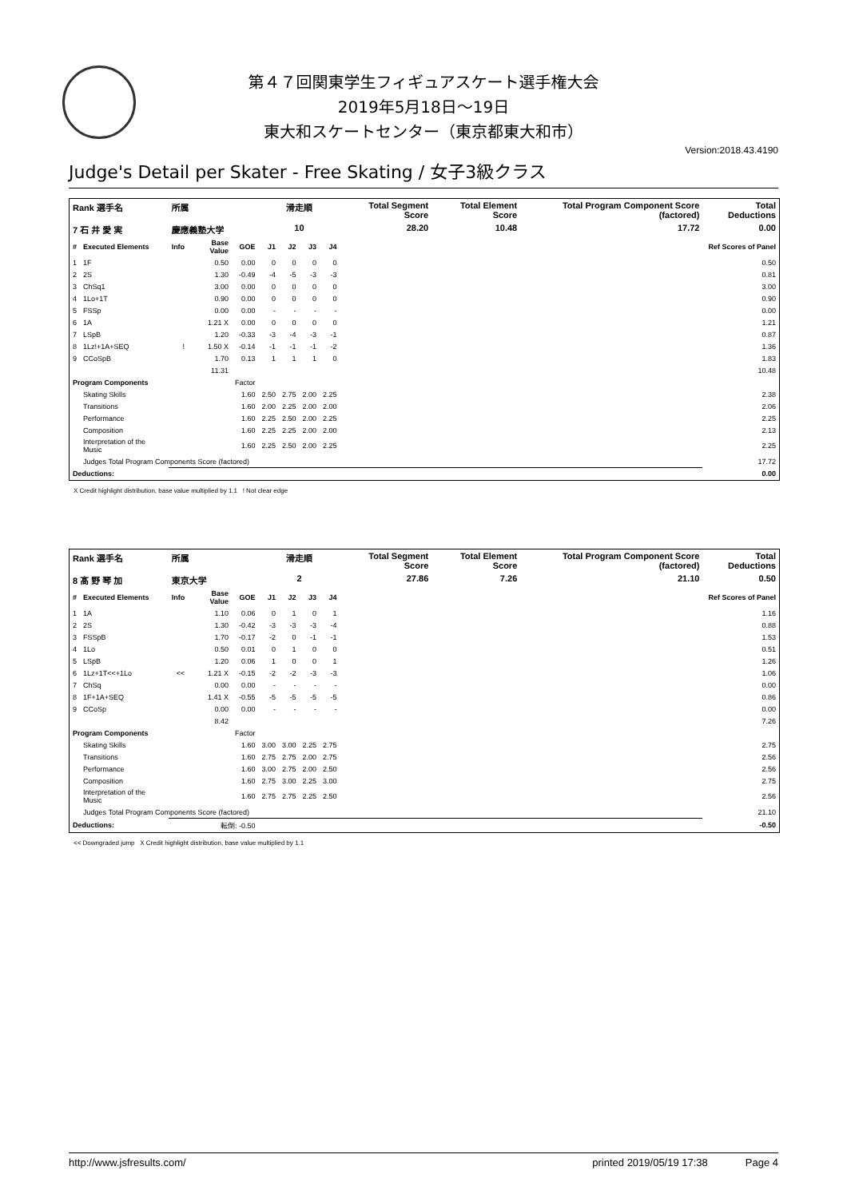第４７回関東学生フィギュアスケート選手権大会
2019年5月18日～19日
東大和スケートセンター（東京都東大和市）
Version:2018.43.4190
Judge's Detail per Skater - Free Skating / 女子3級クラス
| Rank 選手名 | | 所属 | | | 滑走順 | | | | Total Segment Score | Total Element Score | Total Program Component Score (factored) | Total Deductions |
| 7 石 井 愛 実 | | 慶應義塾大学 | | | 10 | | | | 28.20 | 10.48 | 17.72 | 0.00 |
| # | Executed Elements | Info | Base Value | GOE | J1 | J2 | J3 | J4 | | | | Ref Scores of Panel |
| 1 | 1F | | 0.50 | 0.00 | 0 | 0 | 0 | 0 | | | | 0.50 |
| 2 | 2S | | 1.30 | -0.49 | -4 | -5 | -3 | -3 | | | | 0.81 |
| 3 | ChSq1 | | 3.00 | 0.00 | 0 | 0 | 0 | 0 | | | | 3.00 |
| 4 | 1Lo+1T | | 0.90 | 0.00 | 0 | 0 | 0 | 0 | | | | 0.90 |
| 5 | FSSp | | 0.00 | 0.00 | - | - | - | - | | | | 0.00 |
| 6 | 1A | | 1.21 X | 0.00 | 0 | 0 | 0 | 0 | | | | 1.21 |
| 7 | LSpB | | 1.20 | -0.33 | -3 | -4 | -3 | -1 | | | | 0.87 |
| 8 | 1Lz!+1A+SEQ | ! | 1.50 X | -0.14 | -1 | -1 | -1 | -2 | | | | 1.36 |
| 9 | CCoSpB | | 1.70 | 0.13 | 1 | 1 | 1 | 0 | | | | 1.83 |
| | | | 11.31 | | | | | | | | | 10.48 |
| Program Components | | | | Factor | | | | | | | | |
| | Skating Skills | | | 1.60 | 2.50 | 2.75 | 2.00 | 2.25 | | | | 2.38 |
| | Transitions | | | 1.60 | 2.00 | 2.25 | 2.00 | 2.00 | | | | 2.06 |
| | Performance | | | 1.60 | 2.25 | 2.50 | 2.00 | 2.25 | | | | 2.25 |
| | Composition | | | 1.60 | 2.25 | 2.25 | 2.00 | 2.00 | | | | 2.13 |
| | Interpretation of the Music | | | 1.60 | 2.25 | 2.50 | 2.00 | 2.25 | | | | 2.25 |
| | Judges Total Program Components Score (factored) | | | | | | | | | | | 17.72 |
| Deductions: | | | | | | | | | | | | 0.00 |
X Credit highlight distribution, base value multiplied by 1.1 ! Not clear edge
| Rank 選手名 | | 所属 | | | 滑走順 | | | | Total Segment Score | Total Element Score | Total Program Component Score (factored) | Total Deductions |
| 8 髙 野 琴 加 | | 東京大学 | | | 2 | | | | 27.86 | 7.26 | 21.10 | 0.50 |
| # | Executed Elements | Info | Base Value | GOE | J1 | J2 | J3 | J4 | | | | Ref Scores of Panel |
| 1 | 1A | | 1.10 | 0.06 | 0 | 1 | 0 | 1 | | | | 1.16 |
| 2 | 2S | | 1.30 | -0.42 | -3 | -3 | -3 | -4 | | | | 0.88 |
| 3 | FSSpB | | 1.70 | -0.17 | -2 | 0 | -1 | -1 | | | | 1.53 |
| 4 | 1Lo | | 0.50 | 0.01 | 0 | 1 | 0 | 0 | | | | 0.51 |
| 5 | LSpB | | 1.20 | 0.06 | 1 | 0 | 0 | 1 | | | | 1.26 |
| 6 | 1Lz+1T<<+1Lo | << | 1.21 X | -0.15 | -2 | -2 | -3 | -3 | | | | 1.06 |
| 7 | ChSq | | 0.00 | 0.00 | - | - | - | - | | | | 0.00 |
| 8 | 1F+1A+SEQ | | 1.41 X | -0.55 | -5 | -5 | -5 | -5 | | | | 0.86 |
| 9 | CCoSp | | 0.00 | 0.00 | - | - | - | - | | | | 0.00 |
| | | | 8.42 | | | | | | | | | 7.26 |
| Program Components | | | | Factor | | | | | | | | |
| | Skating Skills | | | 1.60 | 3.00 | 3.00 | 2.25 | 2.75 | | | | 2.75 |
| | Transitions | | | 1.60 | 2.75 | 2.75 | 2.00 | 2.75 | | | | 2.56 |
| | Performance | | | 1.60 | 3.00 | 2.75 | 2.00 | 2.50 | | | | 2.56 |
| | Composition | | | 1.60 | 2.75 | 3.00 | 2.25 | 3.00 | | | | 2.75 |
| | Interpretation of the Music | | | 1.60 | 2.75 | 2.75 | 2.25 | 2.50 | | | | 2.56 |
| | Judges Total Program Components Score (factored) | | | | | | | | | | | 21.10 |
| Deductions: | | 転倒: -0.50 | | | | | | | | | | -0.50 |
<< Downgraded jump X Credit highlight distribution, base value multiplied by 1.1
http://www.jsfresults.com/ printed 2019/05/19 17:38 Page 4